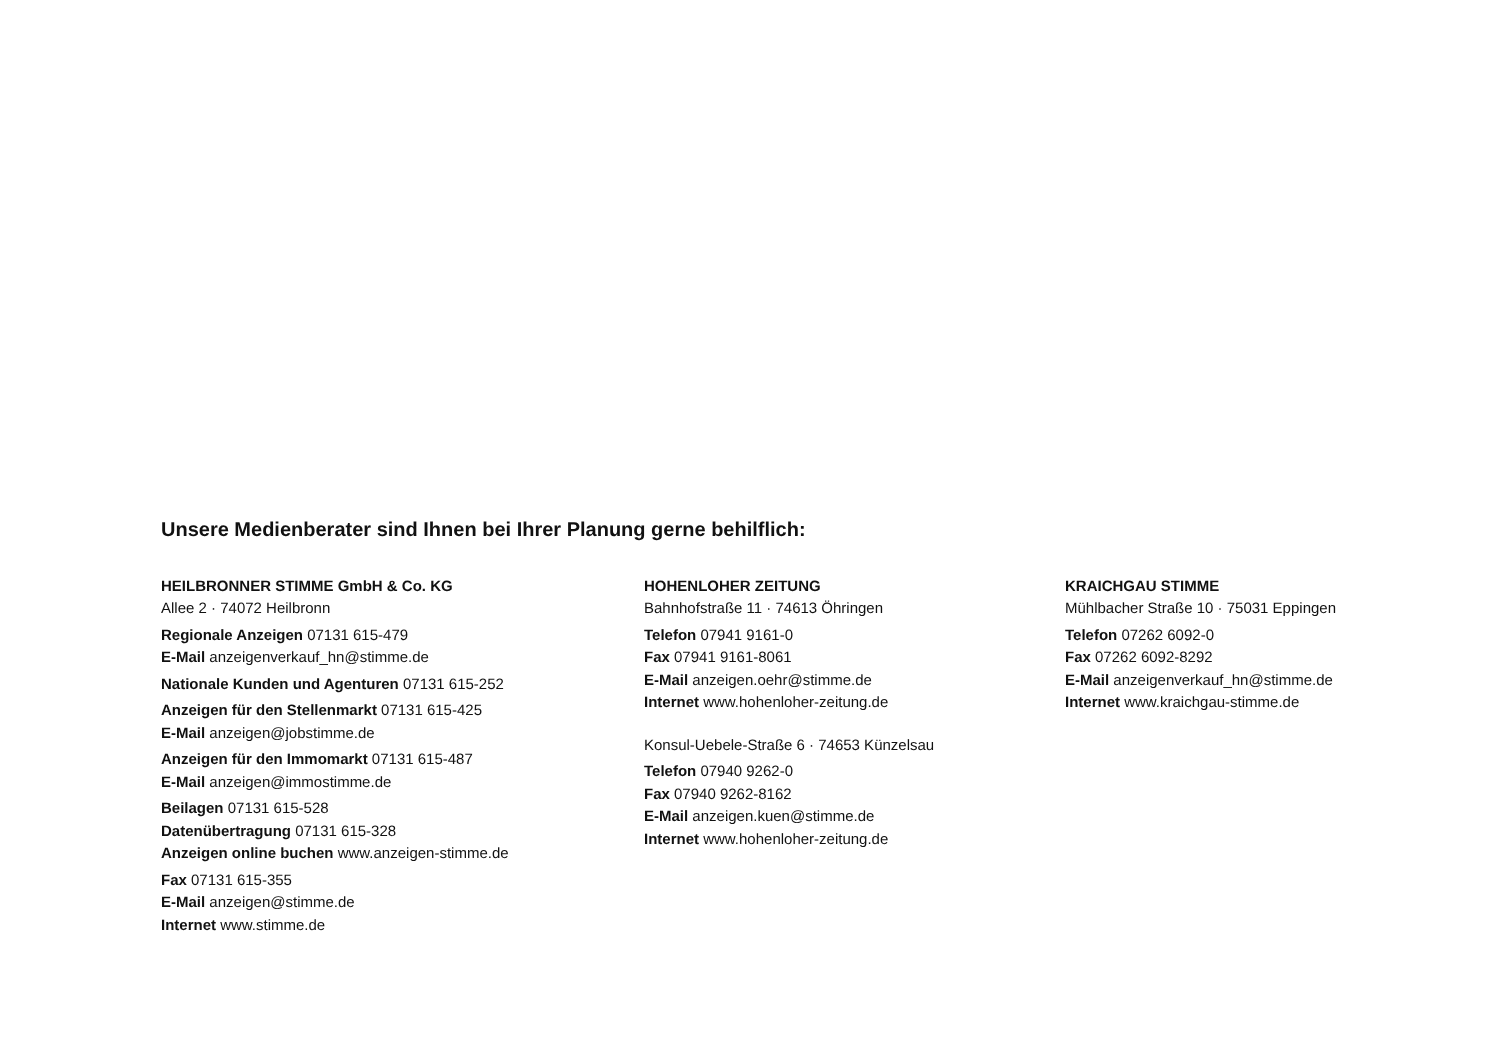Unsere Medienberater sind Ihnen bei Ihrer Planung gerne behilflich:
HEILBRONNER STIMME GmbH & Co. KG
Allee 2 · 74072 Heilbronn
Regionale Anzeigen 07131 615-479
E-Mail anzeigenverkauf_hn@stimme.de
Nationale Kunden und Agenturen 07131 615-252
Anzeigen für den Stellenmarkt 07131 615-425
E-Mail anzeigen@jobstimme.de
Anzeigen für den Immomarkt 07131 615-487
E-Mail anzeigen@immostimme.de
Beilagen 07131 615-528
Datenübertragung 07131 615-328
Anzeigen online buchen www.anzeigen-stimme.de
Fax 07131 615-355
E-Mail anzeigen@stimme.de
Internet www.stimme.de
HOHENLOHER ZEITUNG
Bahnhofstraße 11 · 74613 Öhringen
Telefon 07941 9161-0
Fax 07941 9161-8061
E-Mail anzeigen.oehr@stimme.de
Internet www.hohenloher-zeitung.de
Konsul-Uebele-Straße 6 · 74653 Künzelsau
Telefon 07940 9262-0
Fax 07940 9262-8162
E-Mail anzeigen.kuen@stimme.de
Internet www.hohenloher-zeitung.de
KRAICHGAU STIMME
Mühlbacher Straße 10 · 75031 Eppingen
Telefon 07262 6092-0
Fax 07262 6092-8292
E-Mail anzeigenverkauf_hn@stimme.de
Internet www.kraichgau-stimme.de